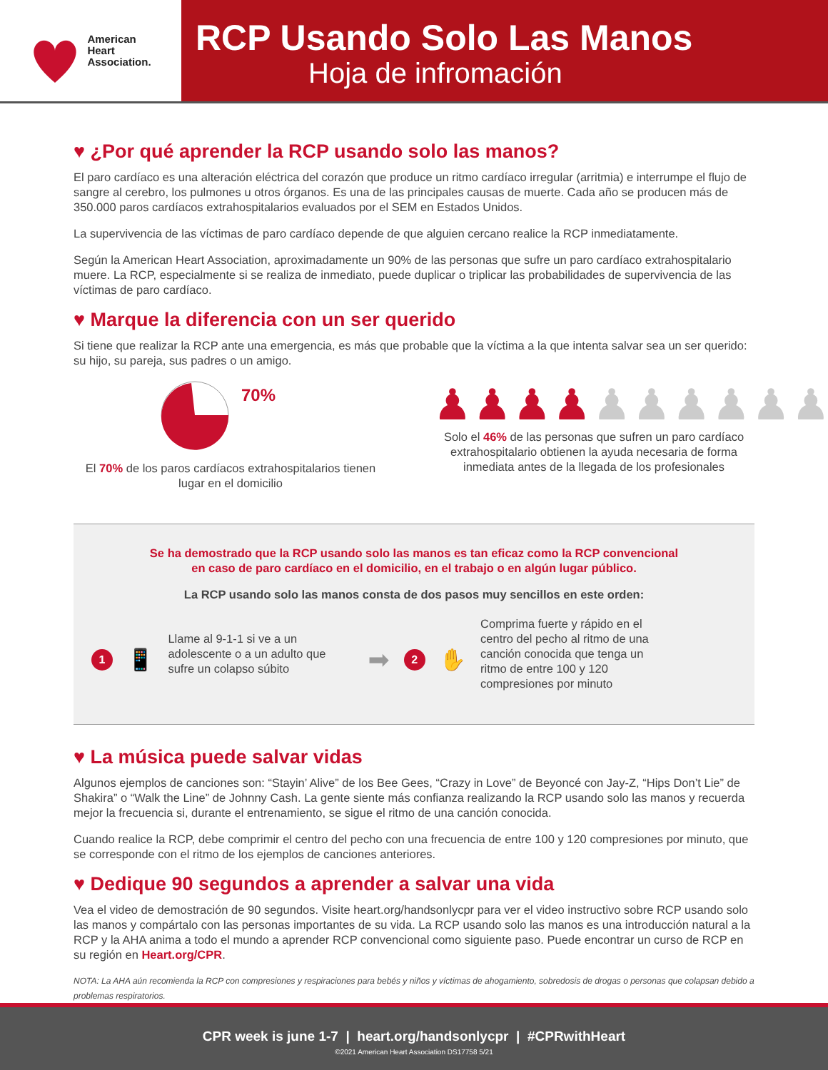American
Heart
Association.
RCP Usando Solo Las Manos
Hoja de infromación
♥ ¿Por qué aprender la RCP usando solo las manos?
El paro cardíaco es una alteración eléctrica del corazón que produce un ritmo cardíaco irregular (arritmia) e interrumpe el flujo de sangre al cerebro, los pulmones u otros órganos. Es una de las principales causas de muerte. Cada año se producen más de 350.000 paros cardíacos extrahospitalarios evaluados por el SEM en Estados Unidos.
La supervivencia de las víctimas de paro cardíaco depende de que alguien cercano realice la RCP inmediatamente.
Según la American Heart Association, aproximadamente un 90% de las personas que sufre un paro cardíaco extrahospitalario muere. La RCP, especialmente si se realiza de inmediato, puede duplicar o triplicar las probabilidades de supervivencia de las víctimas de paro cardíaco.
♥ Marque la diferencia con un ser querido
Si tiene que realizar la RCP ante una emergencia, es más que probable que la víctima a la que intenta salvar sea un ser querido: su hijo, su pareja, sus padres o un amigo.
70%
El 70% de los paros cardíacos extrahospitalarios tienen lugar en el domicilio
♟♟♟♟♟♟♟♟♟♟
Solo el 46% de las personas que sufren un paro cardíaco extrahospitalario obtienen la ayuda necesaria de forma inmediata antes de la llegada de los profesionales
Se ha demostrado que la RCP usando solo las manos es tan eficaz como la RCP convencional
en caso de paro cardíaco en el domicilio, en el trabajo o en algún lugar público.
La RCP usando solo las manos consta de dos pasos muy sencillos en este orden:
1
📱
Llame al 9-1-1 si ve a un adolescente o a un adulto que sufre un colapso súbito
➡
2
✋
Comprima fuerte y rápido en el centro del pecho al ritmo de una canción conocida que tenga un ritmo de entre 100 y 120 compresiones por minuto
♥ La música puede salvar vidas
Algunos ejemplos de canciones son: “Stayin’ Alive” de los Bee Gees, “Crazy in Love” de Beyoncé con Jay-Z, “Hips Don’t Lie” de Shakira” o “Walk the Line” de Johnny Cash. La gente siente más confianza realizando la RCP usando solo las manos y recuerda mejor la frecuencia si, durante el entrenamiento, se sigue el ritmo de una canción conocida.
Cuando realice la RCP, debe comprimir el centro del pecho con una frecuencia de entre 100 y 120 compresiones por minuto, que se corresponde con el ritmo de los ejemplos de canciones anteriores.
♥ Dedique 90 segundos a aprender a salvar una vida
Vea el video de demostración de 90 segundos. Visite heart.org/handsonlycpr para ver el video instructivo sobre RCP usando solo las manos y compártalo con las personas importantes de su vida. La RCP usando solo las manos es una introducción natural a la RCP y la AHA anima a todo el mundo a aprender RCP convencional como siguiente paso. Puede encontrar un curso de RCP en su región en Heart.org/CPR.
NOTA: La AHA aún recomienda la RCP con compresiones y respiraciones para bebés y niños y víctimas de ahogamiento, sobredosis de drogas o personas que colapsan debido a problemas respiratorios.
CPR week is june 1-7 | heart.org/handsonlycpr | #CPRwithHeart
©2021 American Heart Association DS17758 5/21